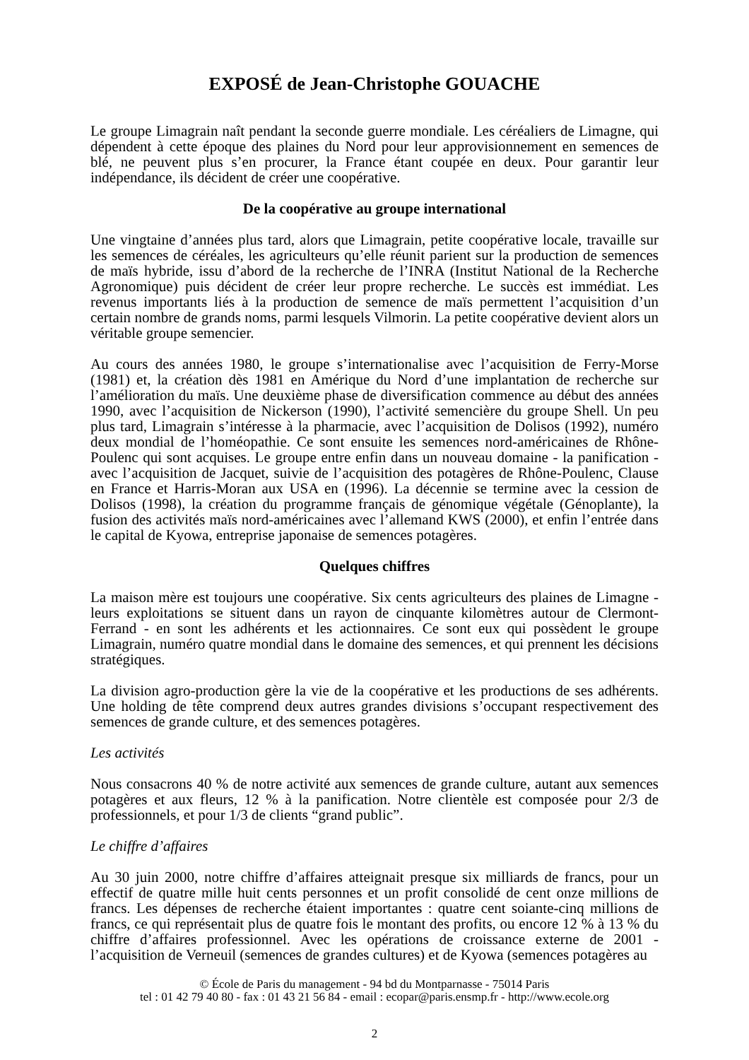EXPOSÉ de Jean-Christophe GOUACHE
Le groupe Limagrain naît pendant la seconde guerre mondiale. Les céréaliers de Limagne, qui dépendent à cette époque des plaines du Nord pour leur approvisionnement en semences de blé, ne peuvent plus s’en procurer, la France étant coupée en deux. Pour garantir leur indépendance, ils décident de créer une coopérative.
De la coopérative au groupe international
Une vingtaine d’années plus tard, alors que Limagrain, petite coopérative locale, travaille sur les semences de céréales, les agriculteurs qu’elle réunit parient sur la production de semences de maïs hybride, issu d’abord de la recherche de l’INRA (Institut National de la Recherche Agronomique) puis décident de créer leur propre recherche. Le succès est immédiat. Les revenus importants liés à la production de semence de maïs permettent l’acquisition d’un certain nombre de grands noms, parmi lesquels Vilmorin. La petite coopérative devient alors un véritable groupe semencier.
Au cours des années 1980, le groupe s’internationalise avec l’acquisition de Ferry-Morse (1981) et, la création dès 1981 en Amérique du Nord d’une implantation de recherche sur l’amélioration du maïs. Une deuxième phase de diversification commence au début des années 1990, avec l’acquisition de Nickerson (1990), l’activité semencière du groupe Shell. Un peu plus tard, Limagrain s’intéresse à la pharmacie, avec l’acquisition de Dolisos (1992), numéro deux mondial de l’homéopathie. Ce sont ensuite les semences nord-américaines de Rhône-Poulenc qui sont acquises. Le groupe entre enfin dans un nouveau domaine - la panification - avec l’acquisition de Jacquet, suivie de l’acquisition des potagères de Rhône-Poulenc, Clause en France et Harris-Moran aux USA en (1996). La décennie se termine avec la cession de Dolisos (1998), la création du programme français de génomique végétale (Génoplante), la fusion des activités maïs nord-américaines avec l’allemand KWS (2000), et enfin l’entrée dans le capital de Kyowa, entreprise japonaise de semences potagères.
Quelques chiffres
La maison mère est toujours une coopérative. Six cents agriculteurs des plaines de Limagne - leurs exploitations se situent dans un rayon de cinquante kilomètres autour de Clermont-Ferrand - en sont les adhérents et les actionnaires. Ce sont eux qui possèdent le groupe Limagrain, numéro quatre mondial dans le domaine des semences, et qui prennent les décisions stratégiques.
La division agro-production gère la vie de la coopérative et les productions de ses adhérents. Une holding de tête comprend deux autres grandes divisions s’occupant respectivement des semences de grande culture, et des semences potagères.
Les activités
Nous consacrons 40 % de notre activité aux semences de grande culture, autant aux semences potagères et aux fleurs, 12 % à la panification. Notre clientèle est composée pour 2/3 de professionnels, et pour 1/3 de clients “grand public”.
Le chiffre d’affaires
Au 30 juin 2000, notre chiffre d’affaires atteignait presque six milliards de francs, pour un effectif de quatre mille huit cents personnes et un profit consolidé de cent onze millions de francs. Les dépenses de recherche étaient importantes : quatre cent soiante-cinq millions de francs, ce qui représentait plus de quatre fois le montant des profits, ou encore 12 % à 13 % du chiffre d’affaires professionnel. Avec les opérations de croissance externe de 2001 - l’acquisition de Verneuil (semences de grandes cultures) et de Kyowa (semences potagères au
© École de Paris du management - 94 bd du Montparnasse - 75014 Paris
tel : 01 42 79 40 80 - fax : 01 43 21 56 84 - email : ecopar@paris.ensmp.fr - http://www.ecole.org
2